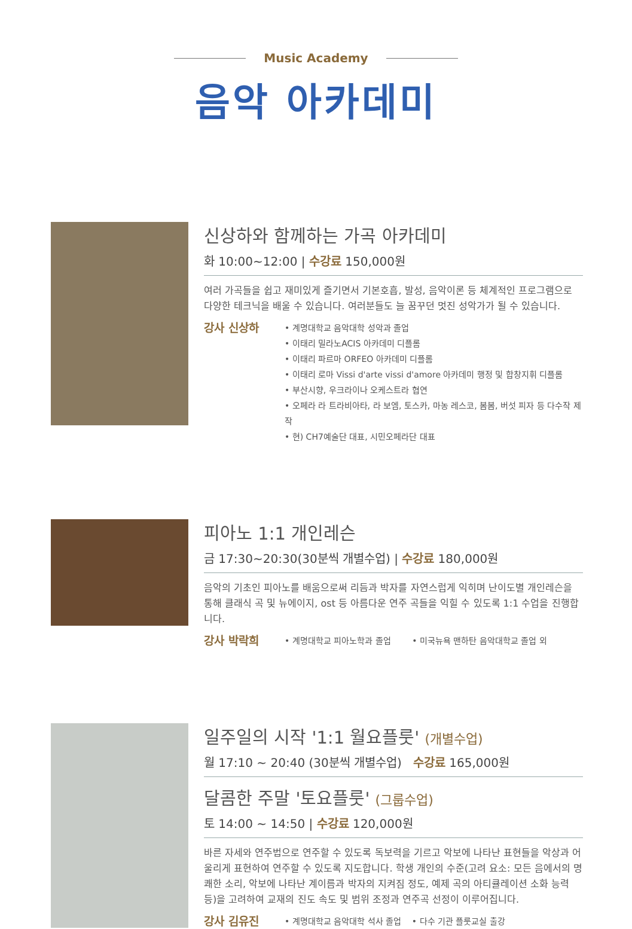Music Academy
음악 아카데미
신상하와 함께하는 가곡 아카데미
화 10:00~12:00 | 수강료 150,000원
여러 가곡들을 쉽고 재미있게 즐기면서 기본호흡, 발성, 음악이론 등 체계적인 프로그램으로 다양한 테크닉을 배울 수 있습니다. 여러분들도 늘 꿈꾸던 멋진 성악가가 될 수 있습니다.
강사 신상하
• 계명대학교 음악대학 성악과 졸업
• 이태리 밀라노ACIS 아카데미 디플롬
• 이태리 파르마 ORFEO 아카데미 디플롬
• 이태리 로마 Vissi d'arte vissi d'amore 아카데미 행정 및 합창지휘 디플롬
• 부산시향, 우크라이나 오케스트라 협연
• 오페라 라 트라비아타, 라 보엠, 토스카, 마농 레스코, 봄봄, 버섯 피자 등 다수작 제작
• 현) CH7예술단 대표, 시민오페라단 대표
피아노 1:1 개인레슨
금 17:30~20:30(30분씩 개별수업) | 수강료 180,000원
음악의 기초인 피아노를 배움으로써 리듬과 박자를 자연스럽게 익히며 난이도별 개인레슨을 통해 클래식 곡 및 뉴에이지, ost 등 아름다운 연주 곡들을 익힐 수 있도록 1:1 수업을 진행합니다.
강사 박락희
• 계명대학교 피아노학과 졸업 • 미국뉴욕 맨하탄 음악대학교 졸업 외
일주일의 시작 '1:1 월요플룻' (개별수업)
월 17:10 ~ 20:40 (30분씩 개별수업) 수강료 165,000원
달콤한 주말 '토요플룻' (그룹수업)
토 14:00 ~ 14:50 | 수강료 120,000원
바른 자세와 연주법으로 연주할 수 있도록 독보력을 기르고 악보에 나타난 표현들을 악상과 어울리게 표현하여 연주할 수 있도록 지도합니다. 학생 개인의 수준(고려 요소: 모든 음에서의 명쾌한 소리, 악보에 나타난 계이름과 박자의 지켜짐 정도, 예제 곡의 아티큘레이션 소화 능력 등)을 고려하여 교재의 진도 속도 및 범위 조정과 연주곡 선정이 이루어집니다.
강사 김유진
• 계명대학교 음악대학 석사 졸업 • 다수 기관 플룻교실 출강